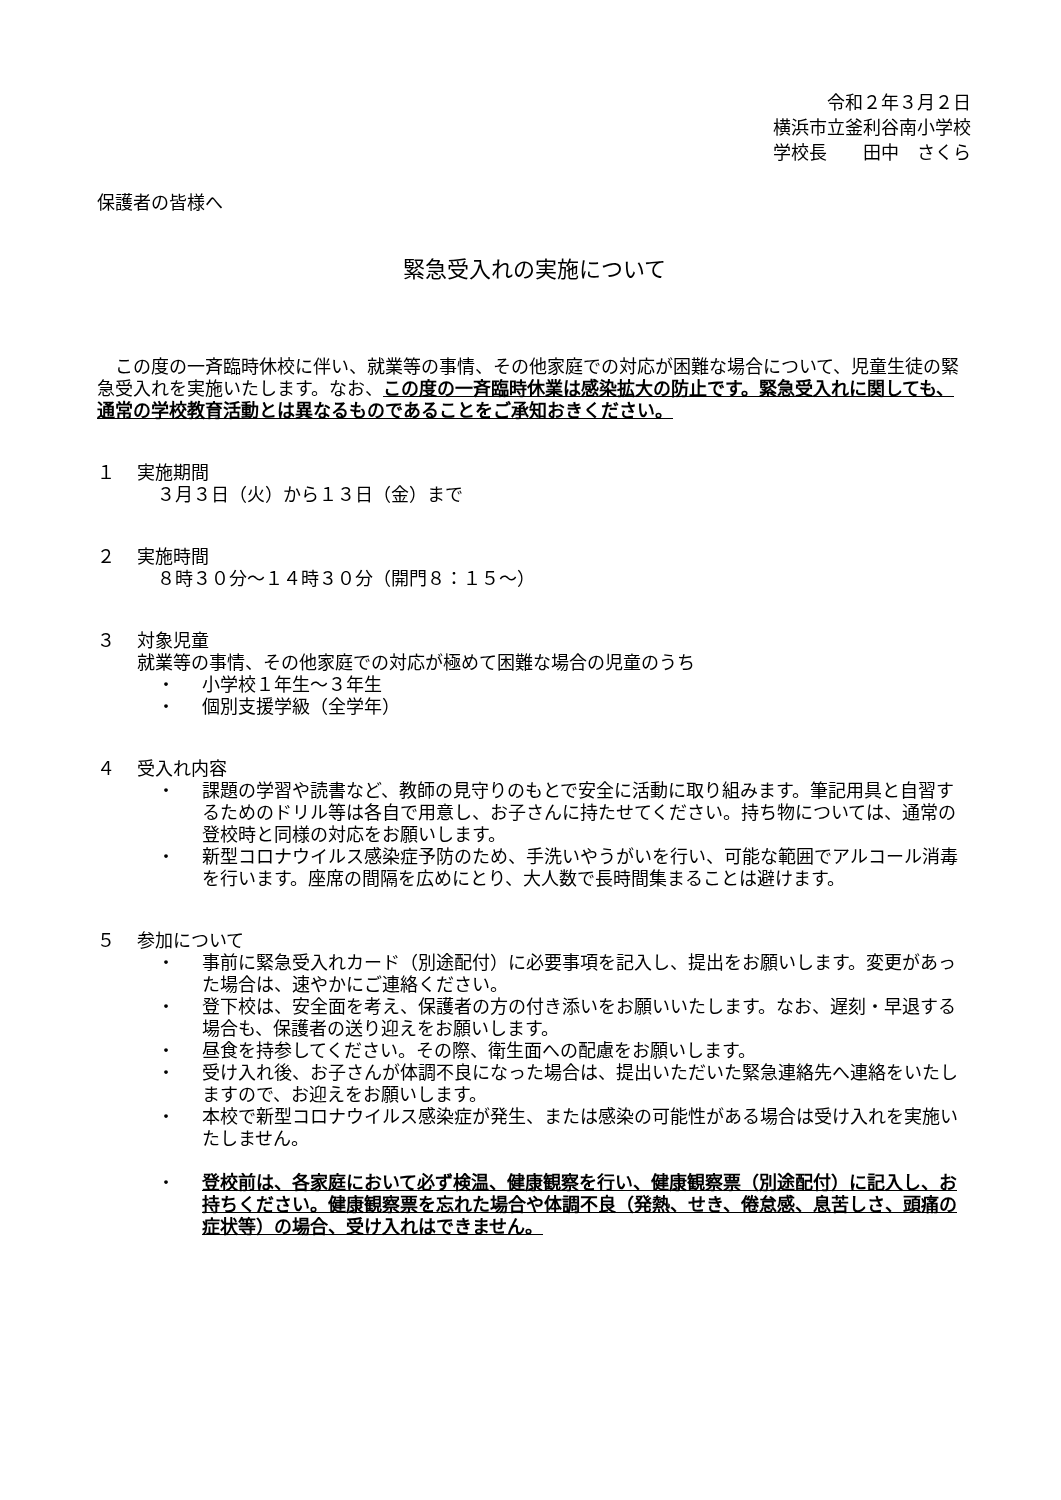令和２年３月２日
横浜市立釜利谷南小学校
学校長　　田中　さくら
保護者の皆様へ
緊急受入れの実施について
　この度の一斉臨時休校に伴い、就業等の事情、その他家庭での対応が困難な場合について、児童生徒の緊急受入れを実施いたします。なお、この度の一斉臨時休業は感染拡大の防止です。緊急受入れに関しても、通常の学校教育活動とは異なるものであることをご承知おきください。
１ 実施期間
３月３日（火）から１３日（金）まで
２ 実施時間
８時３０分～１４時３０分（開門８：１５～）
３ 対象児童
就業等の事情、その他家庭での対応が極めて困難な場合の児童のうち
・ 小学校１年生～３年生
・ 個別支援学級（全学年）
４ 受入れ内容
・ 課題の学習や読書など、教師の見守りのもとで安全に活動に取り組みます。筆記用具と自習するためのドリル等は各自で用意し、お子さんに持たせてください。持ち物については、通常の登校時と同様の対応をお願いします。
・ 新型コロナウイルス感染症予防のため、手洗いやうがいを行い、可能な範囲でアルコール消毒を行います。座席の間隔を広めにとり、大人数で長時間集まることは避けます。
５ 参加について
・ 事前に緊急受入れカード（別途配付）に必要事項を記入し、提出をお願いします。変更があった場合は、速やかにご連絡ください。
・ 登下校は、安全面を考え、保護者の方の付き添いをお願いいたします。なお、遅刻・早退する場合も、保護者の送り迎えをお願いします。
・ 昼食を持参してください。その際、衛生面への配慮をお願いします。
・ 受け入れ後、お子さんが体調不良になった場合は、提出いただいた緊急連絡先へ連絡をいたしますので、お迎えをお願いします。
・ 本校で新型コロナウイルス感染症が発生、または感染の可能性がある場合は受け入れを実施いたしません。
・ 登校前は、各家庭において必ず検温、健康観察を行い、健康観察票（別途配付）に記入し、お持ちください。健康観察票を忘れた場合や体調不良（発熱、せき、倦怠感、息苦しさ、頭痛の症状等）の場合、受け入れはできません。